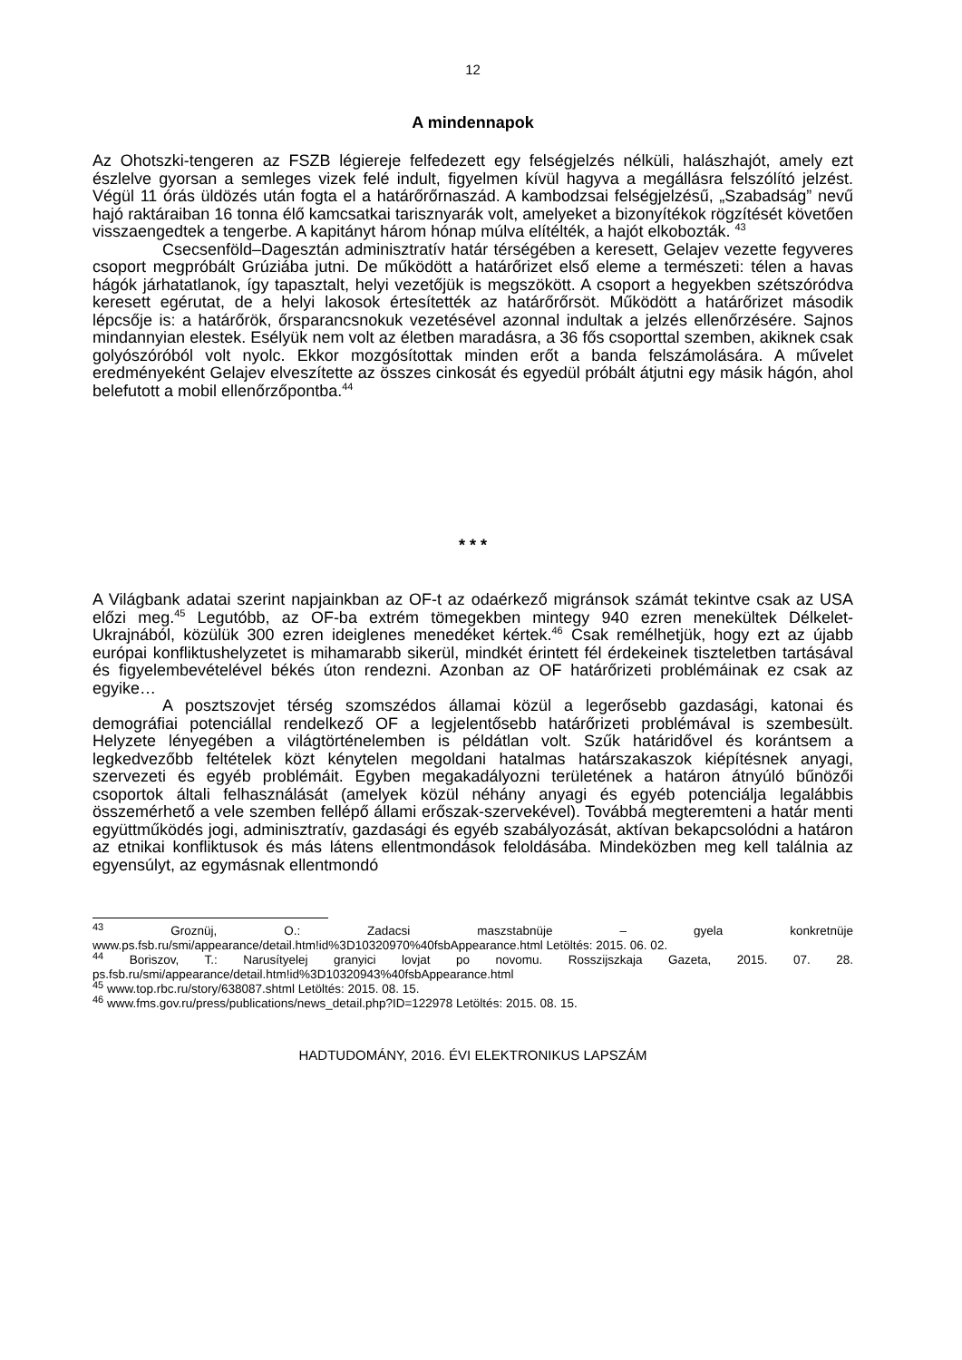12
A mindennapok
Az Ohotszki-tengeren az FSZB légiereje felfedezett egy felségjelzés nélküli, halászhajót, amely ezt észlelve gyorsan a semleges vizek felé indult, figyelmen kívül hagyva a megállásra felszólító jelzést. Végül 11 órás üldözés után fogta el a határőrőrnaszád. A kambodzsai felségjelzésű, „Szabadság” nevű hajó raktáraiban 16 tonna élő kamcsatkai tarisznyarák volt, amelyeket a bizonyítékok rögzítését követően visszaengedtek a tengerbe. A kapitányt három hónap múlva elítélték, a hajót elkobozták. <sup>43</sup>
Csecsenföld–Dagesztán adminisztratív határ térségében a keresett, Gelajev vezette fegyveres csoport megpróbált Grúziába jutni. De működött a határőrizet első eleme a természeti: télen a havas hágók járhatatlanok, így tapasztalt, helyi vezetőjük is megszökött. A csoport a hegyekben szétszóródva keresett egérutat, de a helyi lakosok értesítették az határőrőrsöt. Működött a határőrizet második lépcsője is: a határőrök, őrsparancsnokuk vezetésével azonnal indultak a jelzés ellenőrzésére. Sajnos mindannyian elestek. Esélyük nem volt az életben maradásra, a 36 fős csoporttal szemben, akiknek csak golyószóróból volt nyolc. Ekkor mozgósítottak minden erőt a banda felszámolására. A művelet eredményeként Gelajev elveszítette az összes cinkosát és egyedül próbált átjutni egy másik hágón, ahol belefutott a mobil ellenőrzőpontba.<sup>44</sup>
* * *
A Világbank adatai szerint napjainkban az OF-t az odaérkező migránsok számát tekintve csak az USA előzi meg.<sup>45</sup> Legutóbb, az OF-ba extrém tömegekben mintegy 940 ezren menekültek Délkelet-Ukrajnából, közülük 300 ezren ideiglenes menedéket kértek.<sup>46</sup> Csak remélhetjük, hogy ezt az újabb európai konfliktushelyzetet is mihamarabb sikerül, mindkét érintett fél érdekeinek tiszteletben tartásával és figyelembevételével békés úton rendezni. Azonban az OF határőrizeti problémáinak ez csak az egyike…
A posztszovjet térség szomszédos államai közül a legerősebb gazdasági, katonai és demográfiai potenciállal rendelkező OF a legjelentősebb határőrizeti problémával is szembesült. Helyzete lényegében a világtörténelemben is példátlan volt. Szűk határidővel és korántsem a legkedvezőbb feltételek közt kénytelen megoldani hatalmas határszakaszok kiépítésnek anyagi, szervezeti és egyéb problémáit. Egyben megakadályozni területének a határon átnyúló bűnözői csoportok általi felhasználását (amelyek közül néhány anyagi és egyéb potenciálja legalábbis összemérhető a vele szemben fellépő állami erőszak-szervekével). Továbbá megteremteni a határ menti együttműködés jogi, adminisztratív, gazdasági és egyéb szabályozását, aktívan bekapcsolódni a határon az etnikai konfliktusok és más látens ellentmondások feloldásába. Mindeközben meg kell találnia az egyensúlyt, az egymásnak ellentmondó
<sup>43</sup> Groznüj, O.: Zadacsi maszstabnüje – gyela konkretnüje www.ps.fsb.ru/smi/appearance/detail.htm!id%3D10320970%40fsbAppearance.html Letöltés: 2015. 06. 02.
<sup>44</sup> Boriszov, T.: Narusítyelej granyici lovjat po novomu. Rosszijszkaja Gazeta, 2015. 07. 28. ps.fsb.ru/smi/appearance/detail.htm!id%3D10320943%40fsbAppearance.html
<sup>45</sup> www.top.rbc.ru/story/638087.shtml Letöltés: 2015. 08. 15.
<sup>46</sup> www.fms.gov.ru/press/publications/news_detail.php?ID=122978 Letöltés: 2015. 08. 15.
HADTUDOMÁNY, 2016. ÉVI ELEKTRONIKUS LAPSZÁM